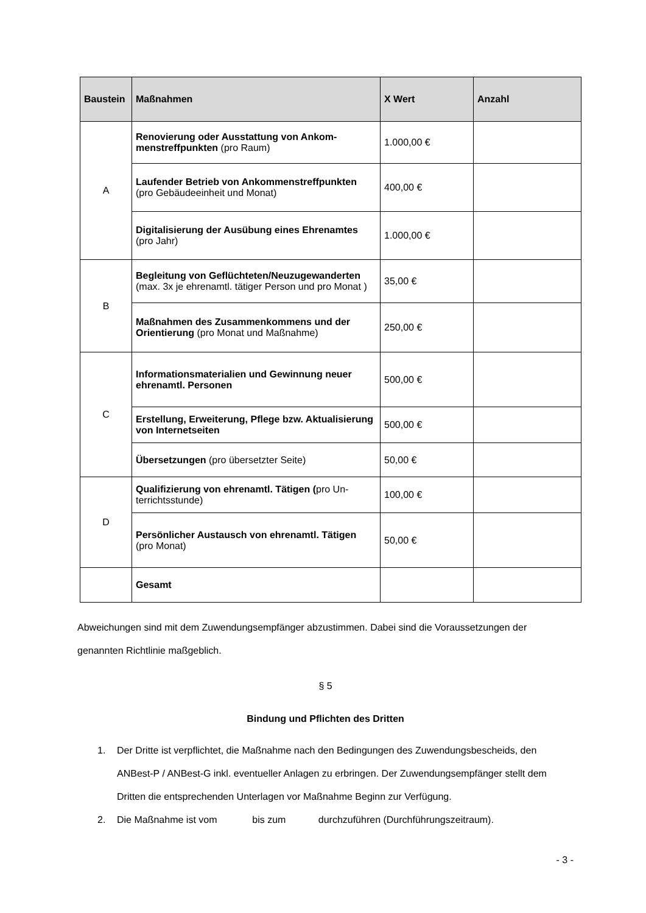| Baustein | Maßnahmen | X Wert | Anzahl |
| --- | --- | --- | --- |
| A | Renovierung oder Ausstattung von Ankom­menstreffpunkten (pro Raum) | 1.000,00 € | |
| | Laufender Betrieb von Ankommenstreffpunk­ten (pro Gebäudeeinheit und Monat) | 400,00 € | |
| | Digitalisierung der Ausübung eines Ehrenam­tes (pro Jahr) | 1.000,00 € | |
| B | Begleitung von Geflüchteten/Neuzugewander­ten (max. 3x je ehrenamtl. tätiger Person und pro Monat ) | 35,00 € | |
| | Maßnahmen des Zusammenkommens und der Orientierung (pro Monat und Maßnahme) | 250,00 € | |
| C | Informationsmaterialien und Gewinnung neuer ehrenamtl. Personen | 500,00 € | |
| | Erstellung, Erweiterung, Pflege bzw. Aktuali­sierung von Internetseiten | 500,00 € | |
| | Übersetzungen (pro übersetzter Seite) | 50,00 € | |
| D | Qualifizierung von ehrenamtl. Tätigen ( pro Un­terrichtsstunde) | 100,00 € | |
| | Persönlicher Austausch von ehrenamtl. Täti­gen (pro Monat) | 50,00 € | |
| | Gesamt | | |
Abweichungen sind mit dem Zuwendungsempfänger abzustimmen. Dabei sind die Voraussetzungen der genannten Richtlinie maßgeblich.
§ 5
Bindung und Pflichten des Dritten
1. Der Dritte ist verpflichtet, die Maßnahme nach den Bedingungen des Zuwendungsbescheids, den ANBest-P / ANBest-G inkl. eventueller Anlagen zu erbringen. Der Zuwendungsempfänger stellt dem Dritten die entsprechenden Unterlagen vor Maßnahme Beginn zur Verfügung.
2. Die Maßnahme ist vom bis zum durchzuführen (Durchführungszeitraum).
- 3 -